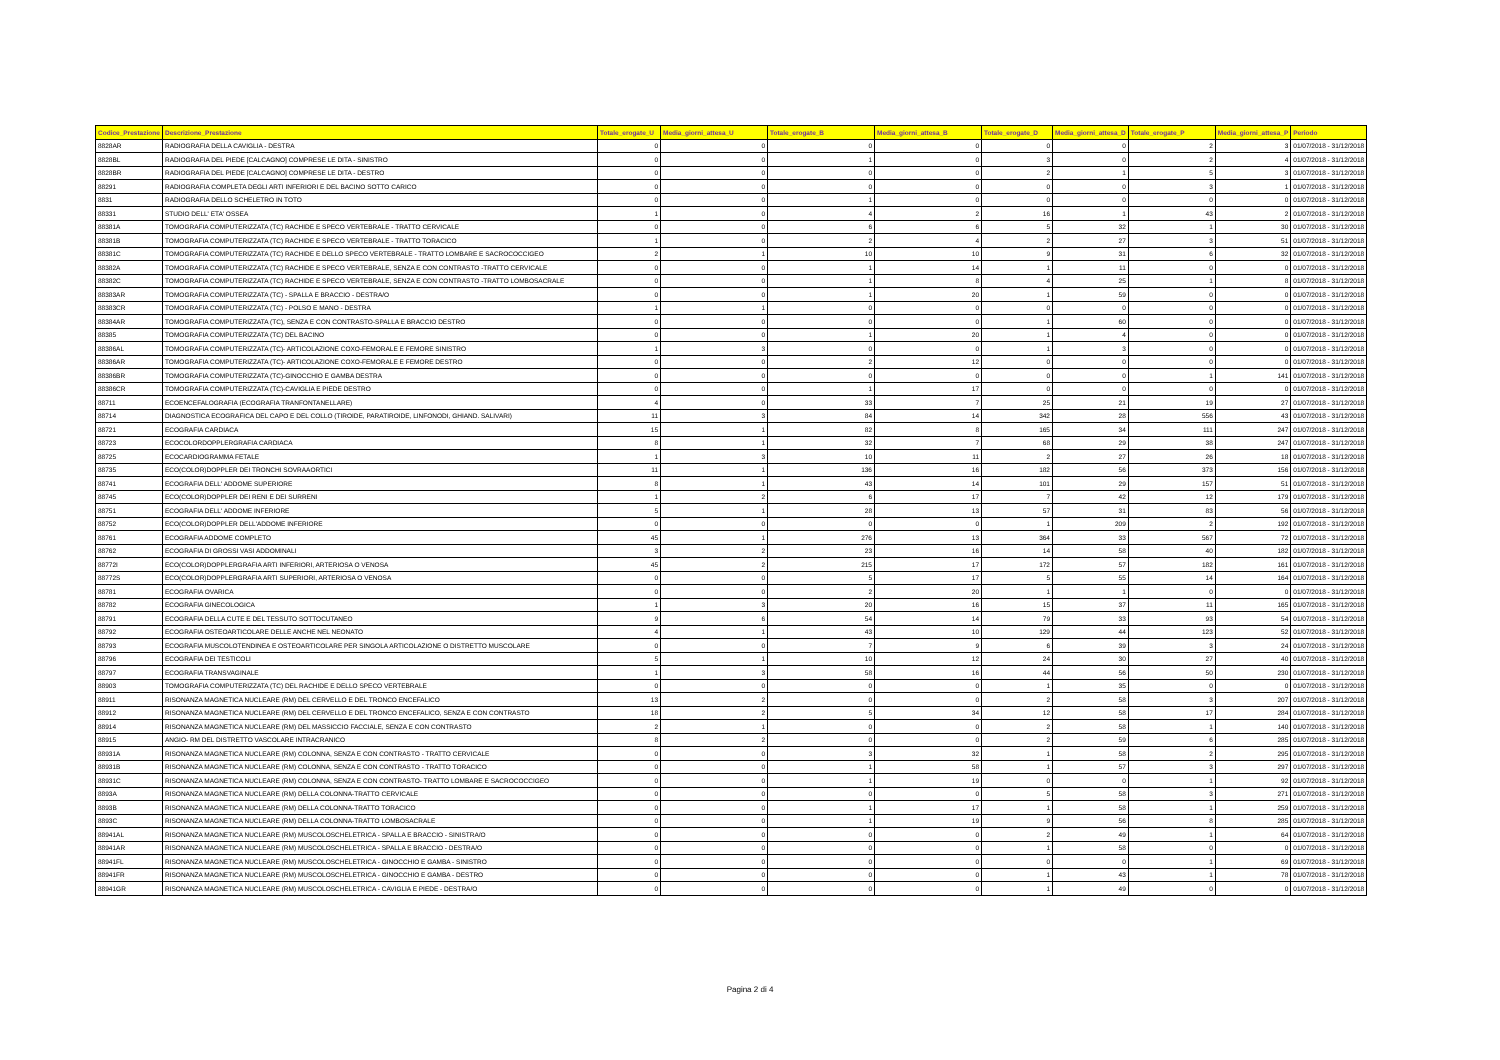| Codice_Prestazione | Descrizione_Prestazione | Totale_erogate_U | Media_giorni_attesa_U | Totale_erogate_B | Media_giorni_attesa_B | Totale_erogate_D | Media_giorni_attesa_D | Totale_erogate_P | Media_giorni_attesa_P | Periodo |
| --- | --- | --- | --- | --- | --- | --- | --- | --- | --- | --- |
| 8828AR | RADIOGRAFIA DELLA CAVIGLIA - DESTRA | 0 | 0 | 0 | 0 | 0 | 0 | 2 | 3 | 01/07/2018 - 31/12/2018 |
| 8828BL | RADIOGRAFIA DEL PIEDE [CALCAGNO] COMPRESE LE DITA - SINISTRO | 0 | 0 | 1 | 0 | 3 | 0 | 2 | 4 | 01/07/2018 - 31/12/2018 |
| 8828BR | RADIOGRAFIA DEL PIEDE [CALCAGNO] COMPRESE LE DITA - DESTRO | 0 | 0 | 0 | 0 | 2 | 1 | 5 | 3 | 01/07/2018 - 31/12/2018 |
| 88291 | RADIOGRAFIA COMPLETA DEGLI ARTI INFERIORI E DEL BACINO SOTTO CARICO | 0 | 0 | 0 | 0 | 0 | 0 | 3 | 1 | 01/07/2018 - 31/12/2018 |
| 8831 | RADIOGRAFIA DELLO SCHELETRO IN TOTO | 0 | 0 | 1 | 0 | 0 | 0 | 0 | 0 | 01/07/2018 - 31/12/2018 |
| 88331 | STUDIO DELL' ETA' OSSEA | 1 | 0 | 4 | 2 | 16 | 1 | 43 | 2 | 01/07/2018 - 31/12/2018 |
| 88381A | TOMOGRAFIA COMPUTERIZZATA (TC) RACHIDE E SPECO VERTEBRALE - TRATTO CERVICALE | 0 | 0 | 6 | 6 | 5 | 32 | 1 | 30 | 01/07/2018 - 31/12/2018 |
| 88381B | TOMOGRAFIA COMPUTERIZZATA (TC) RACHIDE E SPECO VERTEBRALE - TRATTO TORACICO | 1 | 0 | 2 | 4 | 2 | 27 | 3 | 51 | 01/07/2018 - 31/12/2018 |
| 88381C | TOMOGRAFIA COMPUTERIZZATA (TC) RACHIDE E DELLO SPECO VERTEBRALE - TRATTO LOMBARE E SACROCOCCIGEO | 2 | 1 | 10 | 10 | 9 | 31 | 6 | 32 | 01/07/2018 - 31/12/2018 |
| 88382A | TOMOGRAFIA COMPUTERIZZATA (TC) RACHIDE E SPECO VERTEBRALE, SENZA E CON CONTRASTO -TRATTO CERVICALE | 0 | 0 | 1 | 14 | 1 | 11 | 0 | 0 | 01/07/2018 - 31/12/2018 |
| 88382C | TOMOGRAFIA COMPUTERIZZATA (TC) RACHIDE E SPECO VERTEBRALE, SENZA E CON CONTRASTO -TRATTO LOMBOSACRALE | 0 | 0 | 1 | 8 | 4 | 25 | 1 | 8 | 01/07/2018 - 31/12/2018 |
| 88383AR | TOMOGRAFIA COMPUTERIZZATA (TC) - SPALLA E BRACCIO - DESTRA/O | 0 | 0 | 1 | 20 | 1 | 59 | 0 | 0 | 01/07/2018 - 31/12/2018 |
| 88383CR | TOMOGRAFIA COMPUTERIZZATA (TC) - POLSO E MANO - DESTRA | 1 | 1 | 0 | 0 | 0 | 0 | 0 | 0 | 01/07/2018 - 31/12/2018 |
| 88384AR | TOMOGRAFIA COMPUTERIZZATA (TC), SENZA E CON CONTRASTO-SPALLA E BRACCIO DESTRO | 0 | 0 | 0 | 0 | 1 | 60 | 0 | 0 | 01/07/2018 - 31/12/2018 |
| 88385 | TOMOGRAFIA COMPUTERIZZATA (TC) DEL BACINO | 0 | 0 | 1 | 20 | 1 | 4 | 0 | 0 | 01/07/2018 - 31/12/2018 |
| 88386AL | TOMOGRAFIA COMPUTERIZZATA (TC)- ARTICOLAZIONE COXO-FEMORALE E FEMORE SINISTRO | 1 | 3 | 0 | 0 | 1 | 3 | 0 | 0 | 01/07/2018 - 31/12/2018 |
| 88386AR | TOMOGRAFIA COMPUTERIZZATA (TC)- ARTICOLAZIONE COXO-FEMORALE E FEMORE DESTRO | 0 | 0 | 2 | 12 | 0 | 0 | 0 | 0 | 01/07/2018 - 31/12/2018 |
| 88386BR | TOMOGRAFIA COMPUTERIZZATA (TC)-GINOCCHIO E GAMBA DESTRA | 0 | 0 | 0 | 0 | 0 | 0 | 1 | 141 | 01/07/2018 - 31/12/2018 |
| 88386CR | TOMOGRAFIA COMPUTERIZZATA (TC)-CAVIGLIA E PIEDE DESTRO | 0 | 0 | 1 | 17 | 0 | 0 | 0 | 0 | 01/07/2018 - 31/12/2018 |
| 88711 | ECOENCEFALOGRAFIA (ECOGRAFIA TRANFONTANELLARE) | 4 | 0 | 33 | 7 | 25 | 21 | 19 | 27 | 01/07/2018 - 31/12/2018 |
| 88714 | DIAGNOSTICA ECOGRAFICA DEL CAPO E DEL COLLO (TIROIDE, PARATIROIDE, LINFONODI, GHIAND. SALIVARI) | 11 | 3 | 84 | 14 | 342 | 28 | 556 | 43 | 01/07/2018 - 31/12/2018 |
| 88721 | ECOGRAFIA CARDIACA | 15 | 1 | 82 | 8 | 165 | 34 | 111 | 247 | 01/07/2018 - 31/12/2018 |
| 88723 | ECOCOLORDOPPLERGRAFIA CARDIACA | 8 | 1 | 32 | 7 | 68 | 29 | 38 | 247 | 01/07/2018 - 31/12/2018 |
| 88725 | ECOCARDIOGRAMMA FETALE | 1 | 3 | 10 | 11 | 2 | 27 | 26 | 18 | 01/07/2018 - 31/12/2018 |
| 88735 | ECO(COLOR)DOPPLER DEI TRONCHI SOVRAAORTICI | 11 | 1 | 136 | 16 | 182 | 56 | 373 | 156 | 01/07/2018 - 31/12/2018 |
| 88741 | ECOGRAFIA DELL' ADDOME SUPERIORE | 8 | 1 | 43 | 14 | 101 | 29 | 157 | 51 | 01/07/2018 - 31/12/2018 |
| 88745 | ECO(COLOR)DOPPLER DEI RENI E DEI SURRENI | 1 | 2 | 6 | 17 | 7 | 42 | 12 | 179 | 01/07/2018 - 31/12/2018 |
| 88751 | ECOGRAFIA DELL' ADDOME INFERIORE | 5 | 1 | 28 | 13 | 57 | 31 | 83 | 56 | 01/07/2018 - 31/12/2018 |
| 88752 | ECO(COLOR)DOPPLER DELL'ADDOME INFERIORE | 0 | 0 | 0 | 0 | 1 | 209 | 2 | 192 | 01/07/2018 - 31/12/2018 |
| 88761 | ECOGRAFIA ADDOME COMPLETO | 45 | 1 | 276 | 13 | 364 | 33 | 567 | 72 | 01/07/2018 - 31/12/2018 |
| 88762 | ECOGRAFIA DI GROSSI VASI ADDOMINALI | 3 | 2 | 23 | 16 | 14 | 58 | 40 | 182 | 01/07/2018 - 31/12/2018 |
| 88772I | ECO(COLOR)DOPPLERGRAFIA ARTI INFERIORI, ARTERIOSA O VENOSA | 45 | 2 | 215 | 17 | 172 | 57 | 182 | 161 | 01/07/2018 - 31/12/2018 |
| 88772S | ECO(COLOR)DOPPLERGRAFIA ARTI SUPERIORI, ARTERIOSA O VENOSA | 0 | 0 | 5 | 17 | 5 | 55 | 14 | 164 | 01/07/2018 - 31/12/2018 |
| 88781 | ECOGRAFIA OVARICA | 0 | 0 | 2 | 20 | 1 | 1 | 0 | 0 | 01/07/2018 - 31/12/2018 |
| 88782 | ECOGRAFIA GINECOLOGICA | 1 | 3 | 20 | 16 | 15 | 37 | 11 | 165 | 01/07/2018 - 31/12/2018 |
| 88791 | ECOGRAFIA DELLA CUTE E DEL TESSUTO SOTTOCUTANEO | 9 | 6 | 54 | 14 | 79 | 33 | 93 | 54 | 01/07/2018 - 31/12/2018 |
| 88792 | ECOGRAFIA OSTEOARTICOLARE DELLE ANCHE NEL NEONATO | 4 | 1 | 43 | 10 | 129 | 44 | 123 | 52 | 01/07/2018 - 31/12/2018 |
| 88793 | ECOGRAFIA MUSCOLOTENDINEA E OSTEOARTICOLARE PER SINGOLA ARTICOLAZIONE O DISTRETTO MUSCOLARE | 0 | 0 | 7 | 9 | 6 | 39 | 3 | 24 | 01/07/2018 - 31/12/2018 |
| 88796 | ECOGRAFIA DEI TESTICOLI | 5 | 1 | 10 | 12 | 24 | 30 | 27 | 40 | 01/07/2018 - 31/12/2018 |
| 88797 | ECOGRAFIA TRANSVAGINALE | 1 | 3 | 58 | 16 | 44 | 56 | 50 | 230 | 01/07/2018 - 31/12/2018 |
| 88903 | TOMOGRAFIA COMPUTERIZZATA (TC) DEL RACHIDE E DELLO SPECO VERTEBRALE | 0 | 0 | 0 | 0 | 1 | 35 | 0 | 0 | 01/07/2018 - 31/12/2018 |
| 88911 | RISONANZA MAGNETICA NUCLEARE (RM) DEL CERVELLO E DEL TRONCO ENCEFALICO | 13 | 2 | 0 | 0 | 2 | 58 | 3 | 207 | 01/07/2018 - 31/12/2018 |
| 88912 | RISONANZA MAGNETICA NUCLEARE (RM) DEL CERVELLO E DEL TRONCO ENCEFALICO, SENZA E CON CONTRASTO | 18 | 2 | 5 | 34 | 12 | 58 | 17 | 284 | 01/07/2018 - 31/12/2018 |
| 88914 | RISONANZA MAGNETICA NUCLEARE (RM) DEL MASSICCIO FACCIALE, SENZA E CON CONTRASTO | 2 | 1 | 0 | 0 | 2 | 58 | 1 | 140 | 01/07/2018 - 31/12/2018 |
| 88915 | ANGIO- RM DEL DISTRETTO VASCOLARE INTRACRANICO | 8 | 2 | 0 | 0 | 2 | 59 | 6 | 285 | 01/07/2018 - 31/12/2018 |
| 88931A | RISONANZA MAGNETICA NUCLEARE (RM) COLONNA, SENZA E CON CONTRASTO - TRATTO CERVICALE | 0 | 0 | 3 | 32 | 1 | 58 | 2 | 295 | 01/07/2018 - 31/12/2018 |
| 88931B | RISONANZA MAGNETICA NUCLEARE (RM) COLONNA, SENZA E CON CONTRASTO - TRATTO TORACICO | 0 | 0 | 1 | 58 | 1 | 57 | 3 | 297 | 01/07/2018 - 31/12/2018 |
| 88931C | RISONANZA MAGNETICA NUCLEARE (RM) COLONNA, SENZA E CON CONTRASTO- TRATTO LOMBARE E SACROCOCCIGEO | 0 | 0 | 1 | 19 | 0 | 0 | 1 | 92 | 01/07/2018 - 31/12/2018 |
| 8893A | RISONANZA MAGNETICA NUCLEARE (RM) DELLA COLONNA-TRATTO CERVICALE | 0 | 0 | 0 | 0 | 5 | 58 | 3 | 271 | 01/07/2018 - 31/12/2018 |
| 8893B | RISONANZA MAGNETICA NUCLEARE (RM) DELLA COLONNA-TRATTO TORACICO | 0 | 0 | 1 | 17 | 1 | 58 | 1 | 259 | 01/07/2018 - 31/12/2018 |
| 8893C | RISONANZA MAGNETICA NUCLEARE (RM) DELLA COLONNA-TRATTO LOMBOSACRALE | 0 | 0 | 1 | 19 | 9 | 56 | 8 | 285 | 01/07/2018 - 31/12/2018 |
| 88941AL | RISONANZA MAGNETICA NUCLEARE (RM) MUSCOLOSCHELETRICA - SPALLA E BRACCIO - SINISTRA/O | 0 | 0 | 0 | 0 | 2 | 49 | 1 | 64 | 01/07/2018 - 31/12/2018 |
| 88941AR | RISONANZA MAGNETICA NUCLEARE (RM) MUSCOLOSCHELETRICA - SPALLA E BRACCIO - DESTRA/O | 0 | 0 | 0 | 0 | 1 | 58 | 0 | 0 | 01/07/2018 - 31/12/2018 |
| 88941FL | RISONANZA MAGNETICA NUCLEARE (RM) MUSCOLOSCHELETRICA - GINOCCHIO E GAMBA - SINISTRO | 0 | 0 | 0 | 0 | 0 | 0 | 1 | 69 | 01/07/2018 - 31/12/2018 |
| 88941FR | RISONANZA MAGNETICA NUCLEARE (RM) MUSCOLOSCHELETRICA - GINOCCHIO E GAMBA - DESTRO | 0 | 0 | 0 | 0 | 1 | 43 | 1 | 78 | 01/07/2018 - 31/12/2018 |
| 88941GR | RISONANZA MAGNETICA NUCLEARE (RM) MUSCOLOSCHELETRICA - CAVIGLIA E PIEDE - DESTRA/O | 0 | 0 | 0 | 0 | 1 | 49 | 0 | 0 | 01/07/2018 - 31/12/2018 |
Pagina 2 di 4